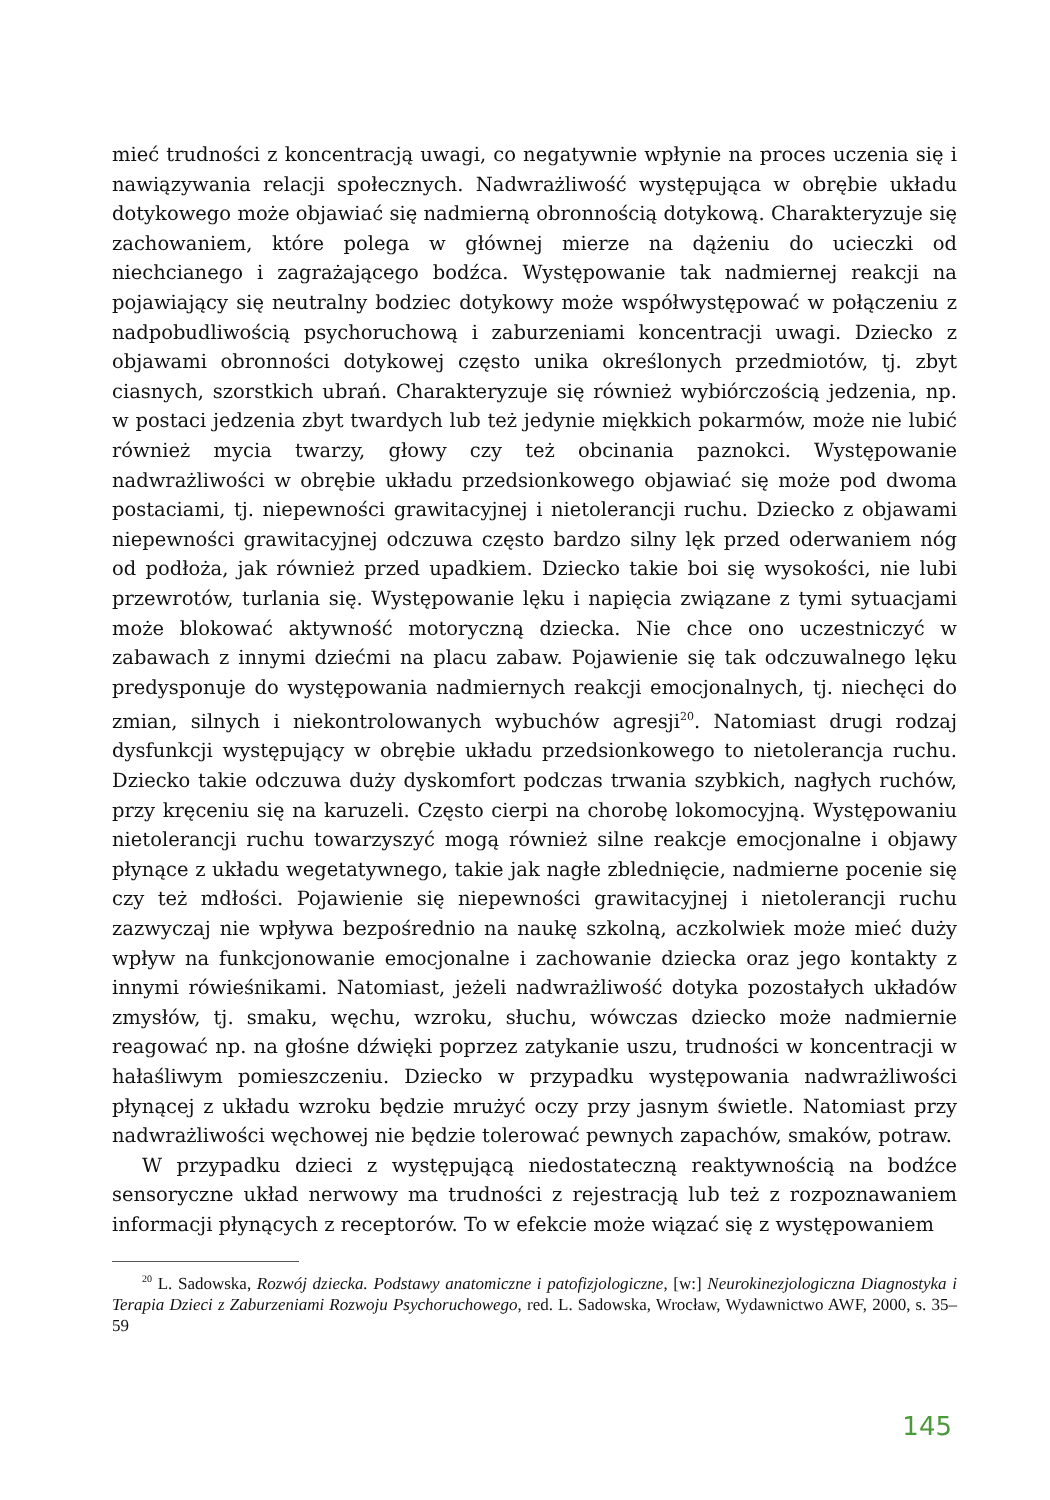mieć trudności z koncentracją uwagi, co negatywnie wpłynie na proces uczenia się i nawiązywania relacji społecznych. Nadwrażliwość występująca w obrębie układu dotykowego może objawiać się nadmierną obronnością dotykową. Charakteryzuje się zachowaniem, które polega w głównej mierze na dążeniu do ucieczki od niechcianego i zagrażającego bodźca. Występowanie tak nadmiernej reakcji na pojawiający się neutralny bodziec dotykowy może współwystępować w połączeniu z nadpobudliwością psychoruchową i zaburzeniami koncentracji uwagi. Dziecko z objawami obronności dotykowej często unika określonych przedmiotów, tj. zbyt ciasnych, szorstkich ubrań. Charakteryzuje się również wybiórczością jedzenia, np. w postaci jedzenia zbyt twardych lub też jedynie miękkich pokarmów, może nie lubić również mycia twarzy, głowy czy też obcinania paznokci. Występowanie nadwrażliwości w obrębie układu przedsionkowego objawiać się może pod dwoma postaciami, tj. niepewności grawitacyjnej i nietolerancji ruchu. Dziecko z objawami niepewności grawitacyjnej odczuwa często bardzo silny lęk przed oderwaniem nóg od podłoża, jak również przed upadkiem. Dziecko takie boi się wysokości, nie lubi przewrotów, turlania się. Występowanie lęku i napięcia związane z tymi sytuacjami może blokować aktywność motoryczną dziecka. Nie chce ono uczestniczyć w zabawach z innymi dziećmi na placu zabaw. Pojawienie się tak odczuwalnego lęku predysponuje do występowania nadmiernych reakcji emocjonalnych, tj. niechęci do zmian, silnych i niekontrolowanych wybuchów agresji<sup>20</sup>. Natomiast drugi rodzaj dysfunkcji występujący w obrębie układu przedsionkowego to nietolerancja ruchu. Dziecko takie odczuwa duży dyskomfort podczas trwania szybkich, nagłych ruchów, przy kręceniu się na karuzeli. Często cierpi na chorobę lokomocyjną. Występowaniu nietolerancji ruchu towarzyszyć mogą również silne reakcje emocjonalne i objawy płynące z układu wegetatywnego, takie jak nagłe zblednięcie, nadmierne pocenie się czy też mdłości. Pojawienie się niepewności grawitacyjnej i nietolerancji ruchu zazwyczaj nie wpływa bezpośrednio na naukę szkolną, aczkolwiek może mieć duży wpływ na funkcjonowanie emocjonalne i zachowanie dziecka oraz jego kontakty z innymi rówieśnikami. Natomiast, jeżeli nadwrażliwość dotyka pozostałych układów zmysłów, tj. smaku, węchu, wzroku, słuchu, wówczas dziecko może nadmiernie reagować np. na głośne dźwięki poprzez zatykanie uszu, trudności w koncentracji w hałaśliwym pomieszczeniu. Dziecko w przypadku występowania nadwrażliwości płynącej z układu wzroku będzie mrużyć oczy przy jasnym świetle. Natomiast przy nadwrażliwości węchowej nie będzie tolerować pewnych zapachów, smaków, potraw.
W przypadku dzieci z występującą niedostateczną reaktywnością na bodźce sensoryczne układ nerwowy ma trudności z rejestracją lub też z rozpoznawaniem informacji płynących z receptorów. To w efekcie może wiązać się z występowaniem
<sup>20</sup> L. Sadowska, Rozwój dziecka. Podstawy anatomiczne i patofizjologiczne, [w:] Neurokinezjologiczna Diagnostyka i Terapia Dzieci z Zaburzeniami Rozwoju Psychoruchowego, red. L. Sadowska, Wrocław, Wydawnictwo AWF, 2000, s. 35–59
145